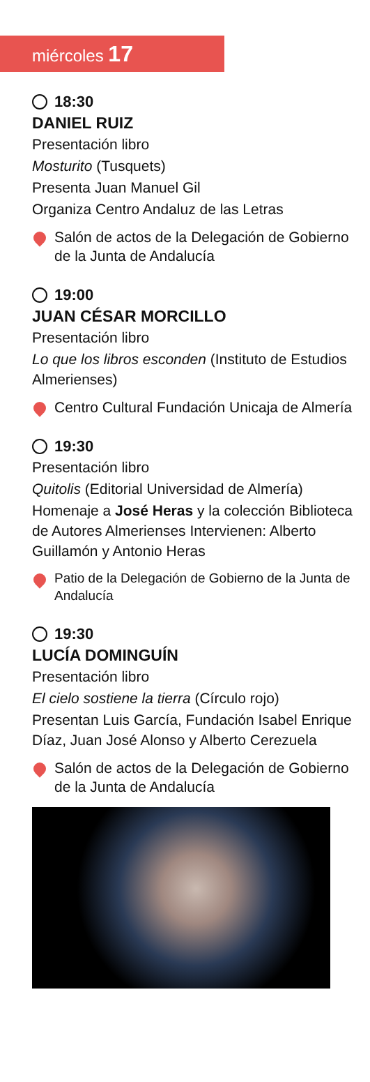miércoles 17
18:30
DANIEL RUIZ
Presentación libro
Mosturito (Tusquets)
Presenta Juan Manuel Gil
Organiza Centro Andaluz de las Letras
Salón de actos de la Delegación de Gobierno de la Junta de Andalucía
19:00
JUAN CÉSAR MORCILLO
Presentación libro
Lo que los libros esconden (Instituto de Estudios Almerienses)
Centro Cultural Fundación Unicaja de Almería
19:30
Presentación libro
Quitolis (Editorial Universidad de Almería)
Homenaje a José Heras y la colección Biblioteca de Autores Almerienses Intervienen: Alberto Guillamón y Antonio Heras
Patio de la Delegación de Gobierno de la Junta de Andalucía
19:30
LUCÍA DOMINGUÍN
Presentación libro
El cielo sostiene la tierra (Círculo rojo)
Presentan Luis García, Fundación Isabel Enrique Díaz, Juan José Alonso y Alberto Cerezuela
Salón de actos de la Delegación de Gobierno de la Junta de Andalucía